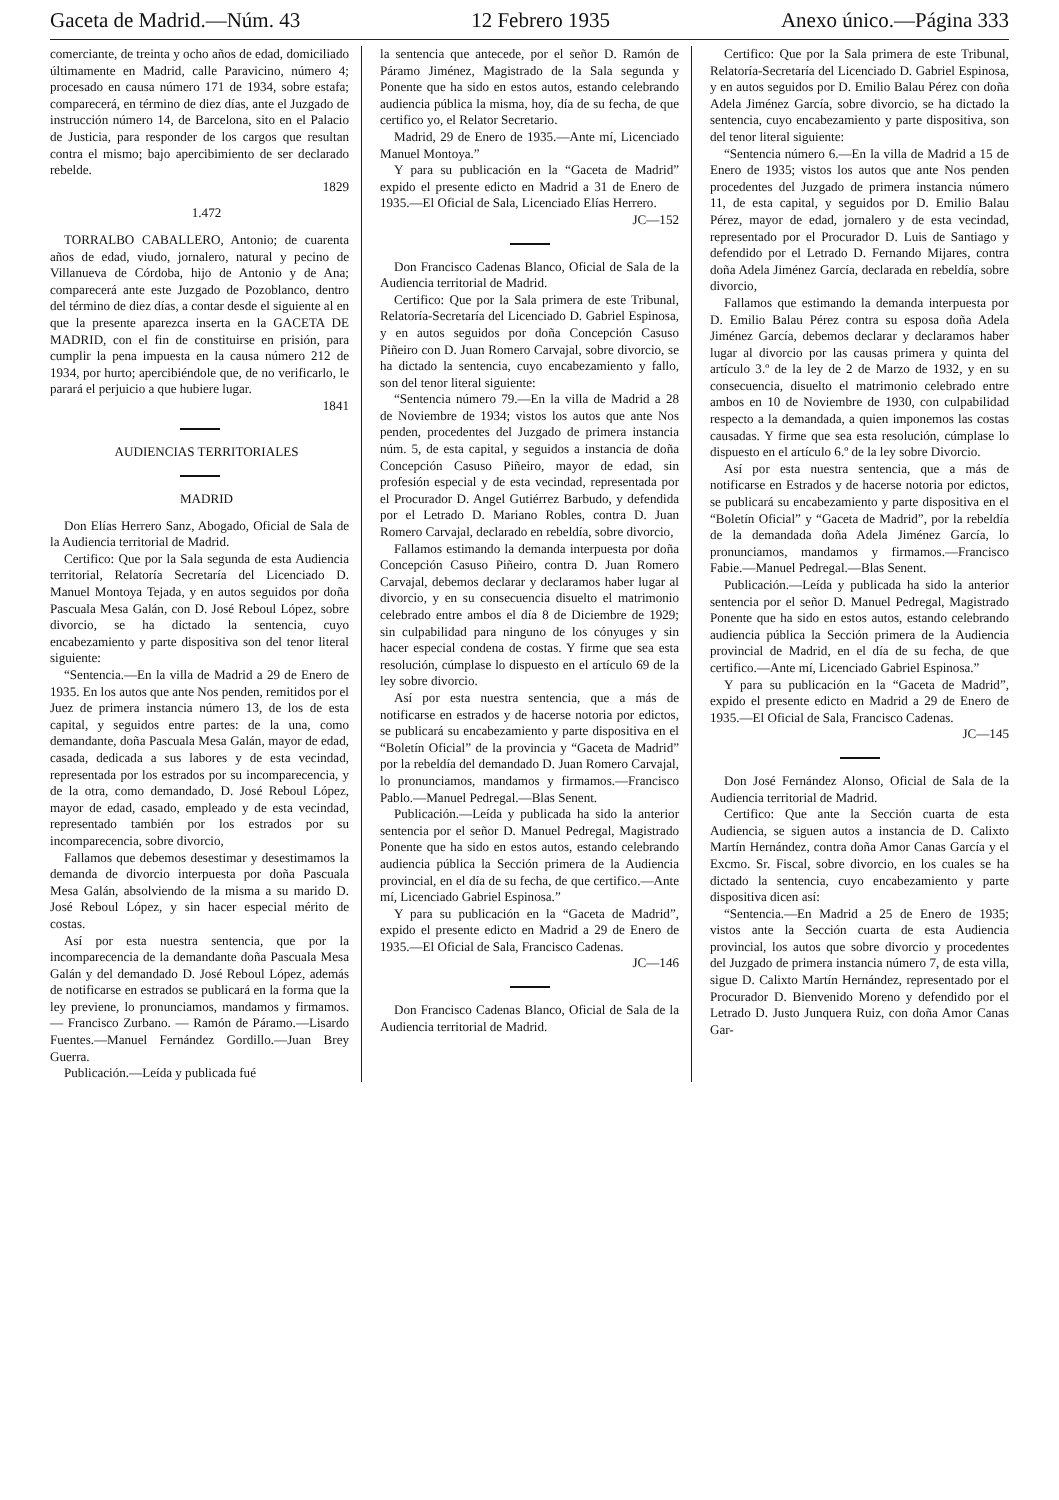Gaceta de Madrid.—Núm. 43 12 Febrero 1935 Anexo único.—Página 333
comerciante, de treinta y ocho años de edad, domiciliado últimamente en Madrid, calle Paravicino, número 4; procesado en causa número 171 de 1934, sobre estafa; comparecerá, en término de diez días, ante el Juzgado de instrucción número 14, de Barcelona, sito en el Palacio de Justicia, para responder de los cargos que resultan contra el mismo; bajo apercibimiento de ser declarado rebelde.
1829
1.472
TORRALBO CABALLERO, Antonio; de cuarenta años de edad, viudo, jornalero, natural y pecino de Villanueva de Córdoba, hijo de Antonio y de Ana; comparecerá ante este Juzgado de Pozoblanco, dentro del término de diez días, a contar desde el siguiente al en que la presente aparezca inserta en la GACETA DE MADRID, con el fin de constituirse en prisión, para cumplir la pena impuesta en la causa número 212 de 1934, por hurto; apercibiéndole que, de no verificarlo, le parará el perjuicio a que hubiere lugar.
1841
AUDIENCIAS TERRITORIALES
MADRID
Don Elías Herrero Sanz, Abogado, Oficial de Sala de la Audiencia territorial de Madrid.
Certifico: Que por la Sala segunda de esta Audiencia territorial, Relatoría Secretaría del Licenciado D. Manuel Montoya Tejada, y en autos seguidos por doña Pascuala Mesa Galán, con D. José Reboul López, sobre divorcio, se ha dictado la sentencia, cuyo encabezamiento y parte dispositiva son del tenor literal siguiente:
“Sentencia.—En la villa de Madrid a 29 de Enero de 1935. En los autos que ante Nos penden, remitidos por el Juez de primera instancia número 13, de los de esta capital, y seguidos entre partes: de la una, como demandante, doña Pascuala Mesa Galán, mayor de edad, casada, dedicada a sus labores y de esta vecindad, representada por los estrados por su incomparecencia, y de la otra, como demandado, D. José Reboul López, mayor de edad, casado, empleado y de esta vecindad, representado también por los estrados por su incomparecencia, sobre divorcio,
Fallamos que debemos desestimar y desestimamos la demanda de divorcio interpuesta por doña Pascuala Mesa Galán, absolviendo de la misma a su marido D. José Reboul López, y sin hacer especial mérito de costas.
Así por esta nuestra sentencia, que por la incomparecencia de la demandante doña Pascuala Mesa Galán y del demandado D. José Reboul López, además de notificarse en estrados se publicará en la forma que la ley previene, lo pronunciamos, mandamos y firmamos.— Francisco Zurbano. — Ramón de Páramo.—Lisardo Fuentes.—Manuel Fernández Gordillo.—Juan Brey Guerra.
Publicación.—Leída y publicada fué
la sentencia que antecede, por el señor D. Ramón de Páramo Jiménez, Magistrado de la Sala segunda y Ponente que ha sido en estos autos, estando celebrando audiencia pública la misma, hoy, día de su fecha, de que certifico yo, el Relator Secretario.
Madrid, 29 de Enero de 1935.—Ante mí, Licenciado Manuel Montoya.”
Y para su publicación en la “Gaceta de Madrid” expido el presente edicto en Madrid a 31 de Enero de 1935.—El Oficial de Sala, Licenciado Elías Herrero.
JC—152
Don Francisco Cadenas Blanco, Oficial de Sala de la Audiencia territorial de Madrid.
Certifico: Que por la Sala primera de este Tribunal, Relatoría-Secretaría del Licenciado D. Gabriel Espinosa, y en autos seguidos por doña Concepción Casuso Piñeiro con D. Juan Romero Carvajal, sobre divorcio, se ha dictado la sentencia, cuyo encabezamiento y fallo, son del tenor literal siguiente:
“Sentencia número 79.—En la villa de Madrid a 28 de Noviembre de 1934; vistos los autos que ante Nos penden, procedentes del Juzgado de primera instancia núm. 5, de esta capital, y seguidos a instancia de doña Concepción Casuso Piñeiro, mayor de edad, sin profesión especial y de esta vecindad, representada por el Procurador D. Angel Gutiérrez Barbudo, y defendida por el Letrado D. Mariano Robles, contra D. Juan Romero Carvajal, declarado en rebeldía, sobre divorcio,
Fallamos estimando la demanda interpuesta por doña Concepción Casuso Piñeiro, contra D. Juan Romero Carvajal, debemos declarar y declaramos haber lugar al divorcio, y en su consecuencia disuelto el matrimonio celebrado entre ambos el día 8 de Diciembre de 1929; sin culpabilidad para ninguno de los cónyuges y sin hacer especial condena de costas. Y firme que sea esta resolución, cúmplase lo dispuesto en el artículo 69 de la ley sobre divorcio.
Así por esta nuestra sentencia, que a más de notificarse en estrados y de hacerse notoria por edictos, se publicará su encabezamiento y parte dispositiva en el “Boletín Oficial” de la provincia y “Gaceta de Madrid” por la rebeldía del demandado D. Juan Romero Carvajal, lo pronunciamos, mandamos y firmamos.—Francisco Pablo.—Manuel Pedregal.—Blas Senent.
Publicación.—Leída y publicada ha sido la anterior sentencia por el señor D. Manuel Pedregal, Magistrado Ponente que ha sido en estos autos, estando celebrando audiencia pública la Sección primera de la Audiencia provincial, en el día de su fecha, de que certifico.—Ante mí, Licenciado Gabriel Espinosa.”
Y para su publicación en la “Gaceta de Madrid”, expido el presente edicto en Madrid a 29 de Enero de 1935.—El Oficial de Sala, Francisco Cadenas.
JC—146
Don Francisco Cadenas Blanco, Oficial de Sala de la Audiencia territorial de Madrid.
Certifico: Que por la Sala primera de este Tribunal, Relatoría-Secretaría del Licenciado D. Gabriel Espinosa, y en autos seguidos por D. Emilio Balau Pérez con doña Adela Jiménez García, sobre divorcio, se ha dictado la sentencia, cuyo encabezamiento y parte dispositiva, son del tenor literal siguiente:
“Sentencia número 6.—En la villa de Madrid a 15 de Enero de 1935; vistos los autos que ante Nos penden procedentes del Juzgado de primera instancia número 11, de esta capital, y seguidos por D. Emilio Balau Pérez, mayor de edad, jornalero y de esta vecindad, representado por el Procurador D. Luis de Santiago y defendido por el Letrado D. Fernando Mijares, contra doña Adela Jiménez García, declarada en rebeldía, sobre divorcio,
Fallamos que estimando la demanda interpuesta por D. Emilio Balau Pérez contra su esposa doña Adela Jiménez García, debemos declarar y declaramos haber lugar al divorcio por las causas primera y quinta del artículo 3.º de la ley de 2 de Marzo de 1932, y en su consecuencia, disuelto el matrimonio celebrado entre ambos en 10 de Noviembre de 1930, con culpabilidad respecto a la demandada, a quien imponemos las costas causadas. Y firme que sea esta resolución, cúmplase lo dispuesto en el artículo 6.º de la ley sobre Divorcio.
Así por esta nuestra sentencia, que a más de notificarse en Estrados y de hacerse notoria por edictos, se publicará su encabezamiento y parte dispositiva en el “Boletín Oficial” y “Gaceta de Madrid”, por la rebeldía de la demandada doña Adela Jiménez García, lo pronunciamos, mandamos y firmamos.—Francisco Fabie.—Manuel Pedregal.—Blas Senent.
Publicación.—Leída y publicada ha sido la anterior sentencia por el señor D. Manuel Pedregal, Magistrado Ponente que ha sido en estos autos, estando celebrando audiencia pública la Sección primera de la Audiencia provincial de Madrid, en el día de su fecha, de que certifico.—Ante mí, Licenciado Gabriel Espinosa.”
Y para su publicación en la “Gaceta de Madrid”, expido el presente edicto en Madrid a 29 de Enero de 1935.—El Oficial de Sala, Francisco Cadenas.
JC—145
Don José Fernández Alonso, Oficial de Sala de la Audiencia territorial de Madrid.
Certifico: Que ante la Sección cuarta de esta Audiencia, se siguen autos a instancia de D. Calixto Martín Hernández, contra doña Amor Canas García y el Excmo. Sr. Fiscal, sobre divorcio, en los cuales se ha dictado la sentencia, cuyo encabezamiento y parte dispositiva dicen así:
“Sentencia.—En Madrid a 25 de Enero de 1935; vistos ante la Sección cuarta de esta Audiencia provincial, los autos que sobre divorcio y procedentes del Juzgado de primera instancia número 7, de esta villa, sigue D. Calixto Martín Hernández, representado por el Procurador D. Bienvenido Moreno y defendido por el Letrado D. Justo Junquera Ruiz, con doña Amor Canas Gar-